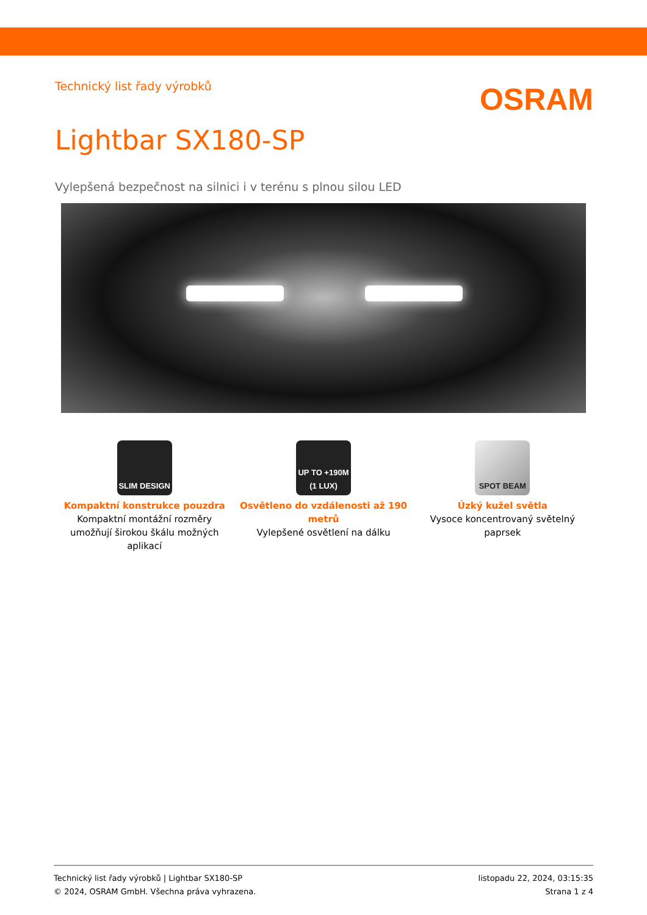Technický list řady výrobků
OSRAM
Lightbar SX180-SP
Vylepšená bezpečnost na silnici i v terénu s plnou silou LED
SLIM DESIGN
Kompaktní konstrukce pouzdra
Kompaktní montážní rozměry umožňují širokou škálu možných aplikací
UP TO +190M (1 LUX)
Osvětleno do vzdálenosti až 190 metrů
Vylepšené osvětlení na dálku
SPOT BEAM
Úzký kužel světla
Vysoce koncentrovaný světelný paprsek
Technický list řady výrobků | Lightbar SX180-SP
© 2024, OSRAM GmbH. Všechna práva vyhrazena.
listopadu 22, 2024, 03:15:35
Strana 1 z 4